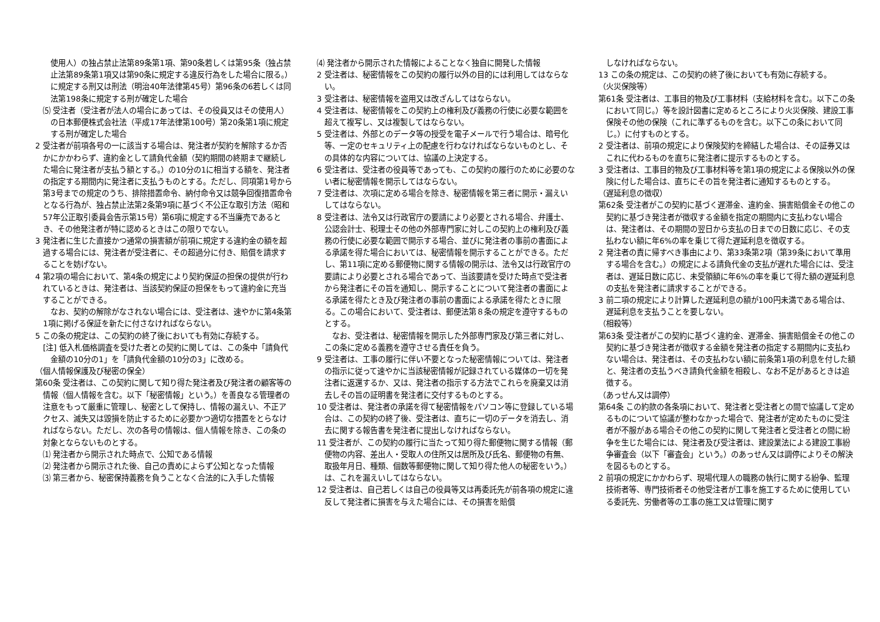使用人）の独占禁止法第89条第1項、第90条若しくは第95条（独占禁止法第89条第1項又は第90条に規定する違反行為をした場合に限る。）に規定する刑又は刑法（明治40年法律第45号）第96条の6若しくは同法第198条に規定する刑が確定した場合
⑸ 受注者（受注者が法人の場合にあっては、その役員又はその使用人）の日本郵便株式会社法（平成17年法律第100号）第20条第1項に規定する刑が確定した場合
2 受注者が前項各号の一に該当する場合は、発注者が契約を解除するか否かにかかわらず、違約金として請負代金額（契約期間の終期まで継続した場合に発注者が支払う額とする。）の10分の1に相当する額を、発注者の指定する期間内に発注者に支払うものとする。ただし、同項第1号から第3号までの規定のうち、排除措置命令、納付命令又は競争回復措置命令となる行為が、独占禁止法第2条第9項に基づく不公正な取引方法（昭和57年公正取引委員会告示第15号）第6項に規定する不当廉売であるとき、その他発注者が特に認めるときはこの限りでない。
3 発注者に生じた直接かつ通常の損害額が前項に規定する違約金の額を超過する場合には、発注者が受注者に、その超過分に付き、賠償を請求することを妨げない。
4 第2項の場合において、第4条の規定により契約保証の担保の提供が行われているときは、発注者は、当該契約保証の担保をもって違約金に充当することができる。
　　なお、契約の解除がなされない場合には、受注者は、速やかに第4条第1項に掲げる保証を新たに付さなければならない。
5 この条の規定は、この契約の終了後においても有効に存続する。
[注] 低入札価格調査を受けた者との契約に関しては、この条中「請負代金額の10分の1」を「請負代金額の10分の3」に改める。
（個人情報保護及び秘密の保全）
第60条 受注者は、この契約に関して知り得た発注者及び発注者の顧客等の情報（個人情報を含む。以下「秘密情報」という。）を善良なる管理者の注意をもって厳重に管理し、秘密として保持し、情報の漏えい、不正アクセス、滅失又は毀損を防止するために必要かつ適切な措置をとらなければならない。ただし、次の各号の情報は、個人情報を除き、この条の対象とならないものとする。
⑴ 発注者から開示された時点で、公知である情報
⑵ 発注者から開示された後、自己の責めによらず公知となった情報
⑶ 第三者から、秘密保持義務を負うことなく合法的に入手した情報
⑷ 発注者から開示された情報によることなく独自に開発した情報
2 受注者は、秘密情報をこの契約の履行以外の目的には利用してはならない。
3 受注者は、秘密情報を盗用又は改ざんしてはならない。
4 受注者は、秘密情報をこの契約上の権利及び義務の行使に必要な範囲を超えて複写し、又は複製してはならない。
5 受注者は、外部とのデータ等の授受を電子メールで行う場合は、暗号化等、一定のセキュリティ上の配慮を行わなければならないものとし、その具体的な内容については、協議の上決定する。
6 受注者は、受注者の役員等であっても、この契約の履行のために必要のない者に秘密情報を開示してはならない。
7 受注者は、次項に定める場合を除き、秘密情報を第三者に開示・漏えいしてはならない。
8 受注者は、法令又は行政官庁の要請により必要とされる場合、弁護士、公認会計士、税理士その他の外部専門家に対しこの契約上の権利及び義務の行使に必要な範囲で開示する場合、並びに発注者の事前の書面による承諾を得た場合においては、秘密情報を開示することができる。ただし、第11項に定める郵便物に関する情報の開示は、法令又は行政官庁の要請により必要とされる場合であって、当該要請を受けた時点で受注者から発注者にその旨を通知し、開示することについて発注者の書面による承諾を得たとき及び発注者の事前の書面による承諾を得たときに限る。この場合において、受注者は、郵便法第８条の規定を遵守するものとする。
　　なお、受注者は、秘密情報を開示した外部専門家及び第三者に対し、この条に定める義務を遵守させる責任を負う。
9 受注者は、工事の履行に伴い不要となった秘密情報については、発注者の指示に従って速やかに当該秘密情報が記録されている媒体の一切を発注者に返還するか、又は、発注者の指示する方法でこれらを廃棄又は消去しその旨の証明書を発注者に交付するものとする。
10 受注者は、発注者の承諾を得て秘密情報をパソコン等に登録している場合は、この契約の終了後、受注者は、直ちに一切のデータを消去し、消去に関する報告書を発注者に提出しなければならない。
11 受注者が、この契約の履行に当たって知り得た郵便物に関する情報（郵便物の内容、差出人・受取人の住所又は居所及び氏名、郵便物の有無、取扱年月日、種類、個数等郵便物に関して知り得た他人の秘密をいう。）は、これを漏えいしてはならない。
12 受注者は、自己若しくは自己の役員等又は再委託先が前各項の規定に違反して発注者に損害を与えた場合には、その損害を賠償
しなければならない。
13 この条の規定は、この契約の終了後においても有効に存続する。
（火災保険等）
第61条 受注者は、工事目的物及び工事材料（支給材料を含む。以下この条において同じ。）等を設計図書に定めるところにより火災保険、建設工事保険その他の保険（これに準ずるものを含む。以下この条において同じ。）に付すものとする。
2 受注者は、前項の規定により保険契約を締結した場合は、その証券又はこれに代わるものを直ちに発注者に提示するものとする。
3 受注者は、工事目的物及び工事材料等を第1項の規定による保険以外の保険に付した場合は、直ちにその旨を発注者に通知するものとする。
（遅延利息の徴収）
第62条 受注者がこの契約に基づく遅滞金、違約金、損害賠償金その他この契約に基づき発注者が徴収する金額を指定の期間内に支払わない場合は、発注者は、その期間の翌日から支払の日までの日数に応じ、その支払わない額に年6%の率を乗じて得た遅延利息を徴収する。
2 発注者の責に帰すべき事由により、第33条第2項（第39条において準用する場合を含む。）の規定による請負代金の支払が遅れた場合には、受注者は、遅延日数に応じ、未受領額に年6%の率を乗じて得た額の遅延利息の支払を発注者に請求することができる。
3 前二項の規定により計算した遅延利息の額が100円未満である場合は、遅延利息を支払うことを要しない。
（相殺等）
第63条 受注者がこの契約に基づく違約金、遅滞金、損害賠償金その他この契約に基づき発注者が徴収する金額を発注者の指定する期間内に支払わない場合は、発注者は、その支払わない額に前条第1項の利息を付した額と、発注者の支払うべき請負代金額を相殺し、なお不足があるときは追徴する。
（あっせん又は調停）
第64条 この約款の各条項において、発注者と受注者との間で協議して定めるものについて協議が整わなかった場合で、発注者が定めたものに受注者が不服がある場合その他この契約に関して発注者と受注者との間に紛争を生じた場合には、発注者及び受注者は、建設業法による建設工事紛争審査会（以下「審査会」という。）のあっせん又は調停によりその解決を図るものとする。
2 前項の規定にかかわらず、現場代理人の職務の執行に関する紛争、監理技術者等、専門技術者その他受注者が工事を施工するために使用している委託先、労働者等の工事の施工又は管理に関す